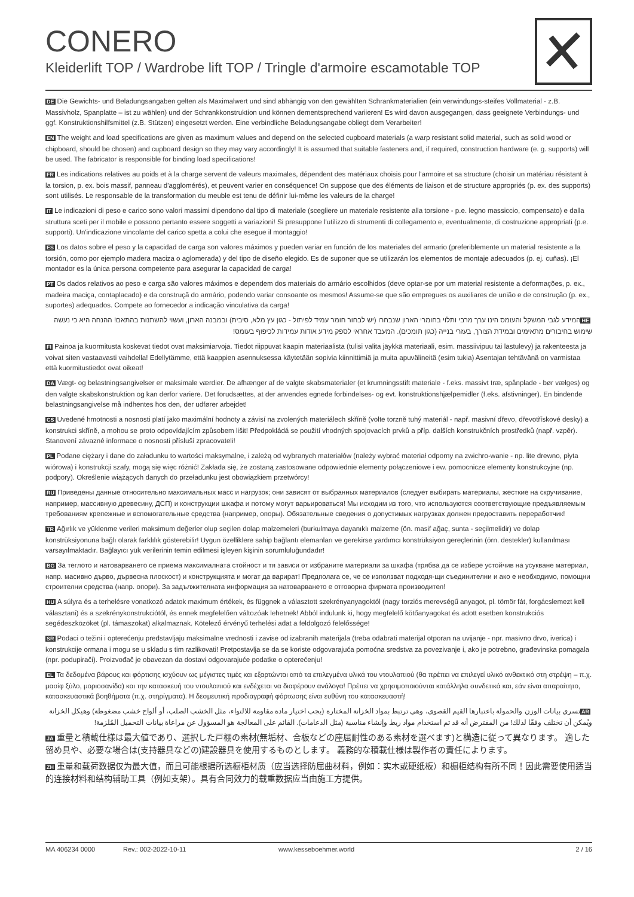CONERO
Kleiderlift TOP / Wardrobe lift TOP / Tringle d'armoire escamotable TOP
DE Die Gewichts- und Beladungsangaben gelten als Maximalwert und sind abhängig von den gewählten Schrankmaterialien (ein verwindungs-steifes Vollmaterial - z.B. Massivholz, Spanplatte – ist zu wählen) und der Schrankkonstruktion und können dementsprechend variieren! Es wird davon ausgegangen, dass geeignete Verbindungs- und ggf. Konstruktionshilfsmittel (z.B. Stützen) eingesetzt werden. Eine verbindliche Beladungsangabe obliegt dem Verarbeiter!
EN The weight and load specifications are given as maximum values and depend on the selected cupboard materials (a warp resistant solid material, such as solid wood or chipboard, should be chosen) and cupboard design so they may vary accordingly! It is assumed that suitable fasteners and, if required, construction hardware (e. g. supports) will be used. The fabricator is responsible for binding load specifications!
FR Les indications relatives au poids et à la charge servent de valeurs maximales, dépendent des matériaux choisis pour l'armoire et sa structure (choisir un matériau résistant à la torsion, p. ex. bois massif, panneau d'agglomérés), et peuvent varier en conséquence! On suppose que des éléments de liaison et de structure appropriés (p. ex. des supports) sont utilisés. Le responsable de la transformation du meuble est tenu de définir lui-même les valeurs de la charge!
IT Le indicazioni di peso e carico sono valori massimi dipendono dal tipo di materiale (scegliere un materiale resistente alla torsione - p.e. legno massiccio, compensato) e dalla struttura sceti per il mobile e possono pertanto essere soggetti a variazioni! Si presuppone l'utilizzo di strumenti di collegamento e, eventualmente, di costruzione appropriati (p.e. supporti). Un'indicazione vincolante del carico spetta a colui che esegue il montaggio!
ES Los datos sobre el peso y la capacidad de carga son valores máximos y pueden variar en función de los materiales del armario (preferiblemente un material resistente a la torsión, como por ejemplo madera maciza o aglomerada) y del tipo de diseño elegido. Es de suponer que se utilizarán los elementos de montaje adecuados (p. ej. cuñas). ¡El montador es la única persona competente para asegurar la capacidad de carga!
PT Os dados relativos ao peso e carga são valores máximos e dependem dos materiais do armário escolhidos (deve optar-se por um material resistente a deformações, p. ex., madeira maciça, contaplacado) e da construçã do armário, podendo variar consoante os mesmos! Assume-se que são empregues os auxiliares de união e de construção (p. ex., suportes) adequados. Compete ao fornecedor a indicação vinculativa da carga!
HE המידע לגבי המשקל והעומס הינו ערך מרבי ותלוי בחומרי הארון שנבחרו (יש לבחור חומר עמיד לפיתול - כגון עץ מלא, סיבית) ובמבנה הארון, ועשוי להשתנות בהתאם! ההנחה היא כי נעשה שימוש בחיבורים מתאימים ובמידת הצורך, בעזרי בנייה (כגון תומכים). המעבד אחראי לספק מידע אודות עמידות לכיפוף בעומס!
FI Painoa ja kuormitusta koskevat tiedot ovat maksimiarvoja. Tiedot riippuvat kaapin materiaalista (tulisi valita jäykkä materiaali, esim. massiivipuu tai lastulevy) ja rakenteesta ja voivat siten vastaavasti vaihdella! Edellytämme, että kaappien asennuksessa käytetään sopivia kiinnittimiä ja muita apuvälineitä (esim tukia) Asentajan tehtävänä on varmistaa että kuormitustiedot ovat oikeat!
DA Vægt- og belastningsangivelser er maksimale værdier. De afhænger af de valgte skabsmaterialer (et krumningsstift materiale - f.eks. massivt træ, spånplade - bør vælges) og den valgte skabskonstruktion og kan derfor variere. Det forudsættes, at der anvendes egnede forbindelses- og evt. konstruktionshjælpemidler (f.eks. afstivninger). En bindende belastningsangivelse må indhentes hos den, der udfører arbejdet!
CS Uvedené hmotnosti a nosnosti platí jako maximální hodnoty a závisí na zvolených materiálech skříně (volte torzně tuhý materiál - např. masivní dřevo, dřevotřískové desky) a konstrukci skříně, a mohou se proto odpovídajícím způsobem lišit! Předpokládá se použití vhodných spojovacích prvků a příp. dalších konstrukčních prostředků (např. vzpěr). Stanovení závazné informace o nosnosti přísluší zpracovateli!
PL Podane ciężary i dane do załadunku to wartości maksymalne, i zależą od wybranych materiałów (należy wybrać materiał odporny na zwichro-wanie - np. lite drewno, płyta wiórowa) i konstrukcji szafy, mogą się więc różnić! Zakłada się, że zostaną zastosowane odpowiednie elementy połączeniowe i ew. pomocnicze elementy konstrukcyjne (np. podpory). Określenie wiążących danych do przeładunku jest obowiązkiem przetwórcy!
RU Приведены данные относительно максимальных масс и нагрузок; они зависят от выбранных материалов (следует выбирать материалы, жесткие на скручивание, например, массивную древесину, ДСП) и конструкции шкафа и потому могут варьироваться! Мы исходим из того, что используются соответствующие предъявляемым требованиям крепежные и вспомогательные средства (например, опоры). Обязательные сведения о допустимых нагрузках должен предоставить переработчик!
TR Ağırlık ve yüklenme verileri maksimum değerler olup seçilen dolap malzemeleri (burkulmaya dayanıklı malzeme (ön. masif ağaç, sunta - seçilmelidir) ve dolap konstrüksiyonuna bağlı olarak farklılık gösterebilir! Uygun özelliklere sahip bağlantı elemanları ve gerekirse yardımcı konstrüksiyon gereçlerinin (örn. destekler) kullanılması varsayılmaktadır. Bağlayıcı yük verilerinin temin edilmesi işleyen kişinin sorumluluğundadır!
BG За теглото и натоварването се приема максималната стойност и тя зависи от избраните материали за шкафа (трябва да се избере устойчив на усукване материал, напр. масивно дърво, дървесна плоскост) и конструкцията и могат да варират! Предполага се, че се използват подходя-щи съединителни и ако е необходимо, помощни строителни средства (напр. опори). За задължителната информация за натоварването е отговорна фирмата производител!
HU A súlyra és a terhelésre vonatkozó adatok maximum értékek, és függnek a választott szekrényanyagoktól (nagy torziós merevségű anyagot, pl. tömör fát, forgácslemezt kell választani) és a szekrénykonstrukciótól, és ennek megfelelően változóak lehetnek! Abból indulunk ki, hogy megfelelő kötőanyagokat és adott esetben konstrukciós segédeszközöket (pl. támaszokat) alkalmaznak. Kötelező érvényű terhelési adat a feldolgozó felelőssége!
SR Podaci o težini i opterećenju predstavljaju maksimalne vrednosti i zavise od izabranih materijala (treba odabrati materijal otporan na uvijanje - npr. masivno drvo, iverica) i konstrukcije ormana i mogu se u skladu s tim razlikovati! Pretpostavlja se da se koriste odgovarajuća pomoćna sredstva za povezivanje i, ako je potrebno, građevinska pomagala (npr. podupirači). Proizvođač je obavezan da dostavi odgovarajuće podatke o opterećenju!
EL Τα δεδομένα βάρους και φόρτισης ισχύουν ως μέγιστες τιμές και εξαρτώνται από τα επιλεγμένα υλικά του ντουλαπιού (θα πρέπει να επιλεγεί υλικό ανθεκτικό στη στρέψη – π.χ. μασίφ ξύλο, μοριοσανίδα) και την κατασκευή του ντουλαπιού και ενδέχεται να διαφέρουν ανάλογα! Πρέπει να χρησιμοποιούνται κατάλληλα συνδετικά και, εάν είναι απαραίτητο, κατασκευαστικά βοηθήματα (π.χ. στηρίγματα). Η δεσμευτική προδιαγραφή φόρτωσης είναι ευθύνη του κατασκευαστή!
AR تسري بيانات الوزن والحمولة باعتبارها القيم القصوى، وهي ترتبط بمواد الخزانة المختارة (يجب اختيار مادة مقاومة للالتواء، مثل الخشب الصلب، أو ألواح خشب مضغوطة) وهيكل الخزانة ويُمكن أن تختلف وفقًا لذلك! من المفترض أنه قد تم استخدام مواد ربط وإنشاء مناسبة (مثل الدعامات). القائم على المعالجة هو المسؤول عن مراعاة بيانات التحميل المُلزمة!
JA 重量と積載仕様は最大値であり、選択した戸棚の素材(無垢材、合板などの座屈耐性のある素材を選べます)と構造に従って異なります。 適した留め具や、必要な場合は(支持器具などの)建設器具を使用するものとします。 義務的な積載仕様は製作者の責任によります。
ZH 重量和载荷数据仅为最大值，而且可能根据所选橱柜材质（应当选择防屈曲材料，例如：实木或硬纸板）和橱柜结构有所不同！因此需要使用适当的连接材料和结构辅助工具（例如支架）。具有合同效力的载重数据应当由施工方提供。
MA 406234 0000 Rev.: 002-2022-10-11 www.kesseboehmer.world 2 / 16